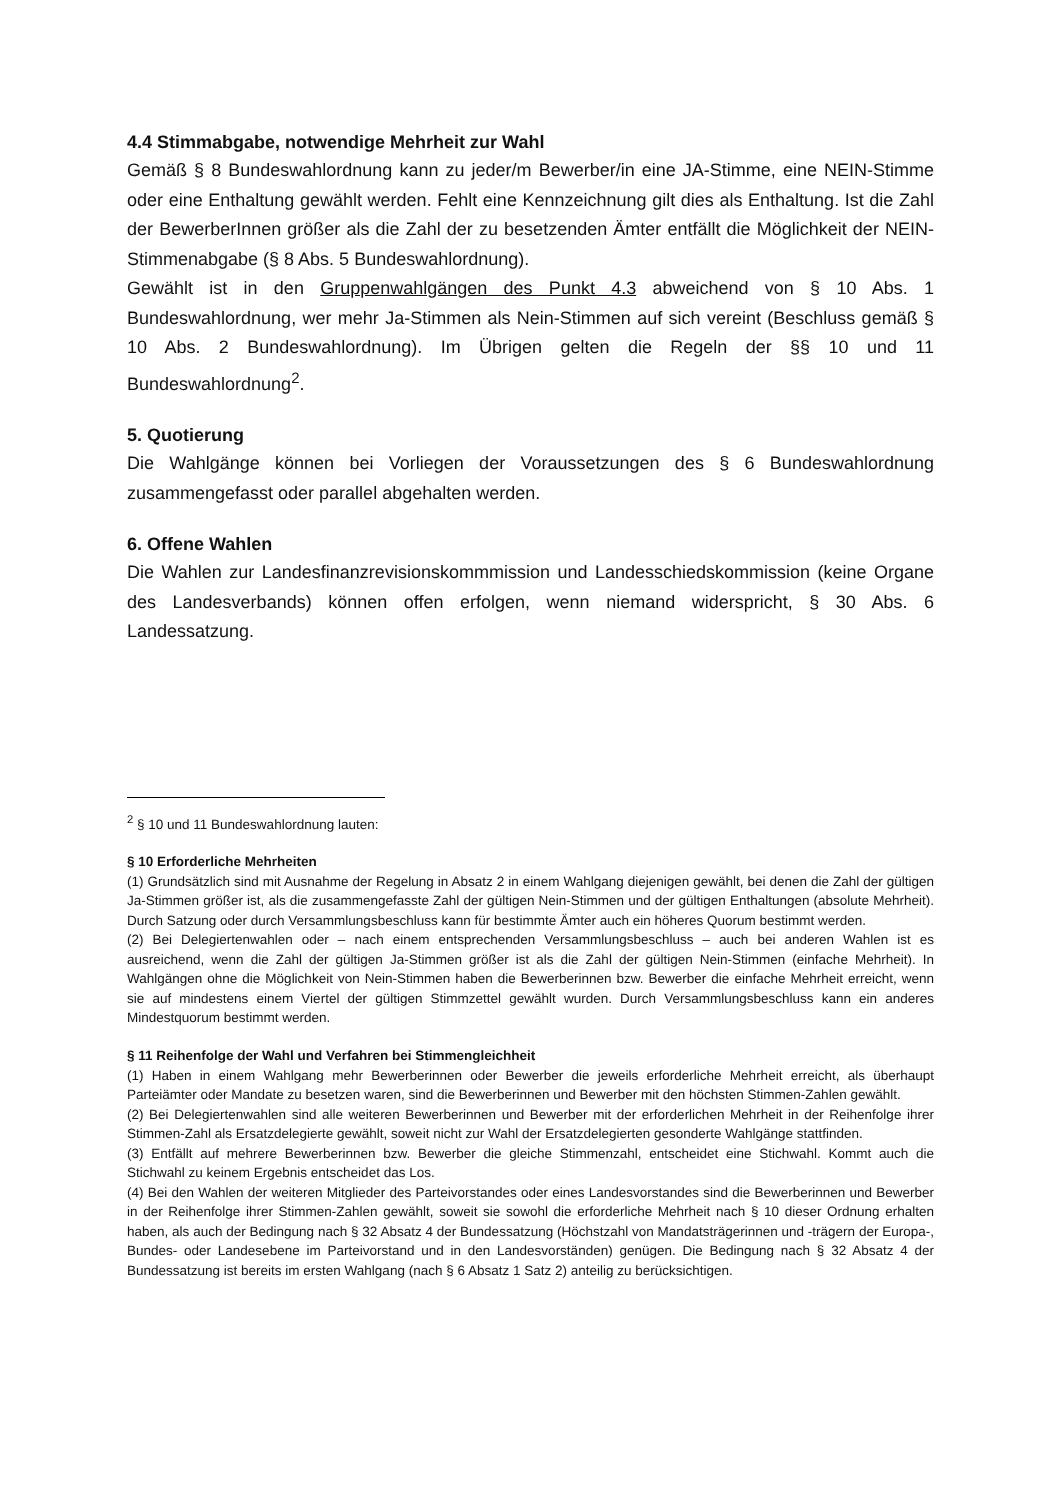4.4 Stimmabgabe, notwendige Mehrheit zur Wahl
Gemäß § 8 Bundeswahlordnung kann zu jeder/m Bewerber/in eine JA-Stimme, eine NEIN-Stimme oder eine Enthaltung gewählt werden. Fehlt eine Kennzeichnung gilt dies als Enthaltung. Ist die Zahl der BewerberInnen größer als die Zahl der zu besetzenden Ämter entfällt die Möglichkeit der NEIN-Stimmenabgabe (§ 8 Abs. 5 Bundeswahlordnung).
Gewählt ist in den Gruppenwahlgängen des Punkt 4.3 abweichend von § 10 Abs. 1 Bundeswahlordnung, wer mehr Ja-Stimmen als Nein-Stimmen auf sich vereint (Beschluss gemäß § 10 Abs. 2 Bundeswahlordnung). Im Übrigen gelten die Regeln der §§ 10 und 11 Bundeswahlordnung<sup>2</sup>.
5. Quotierung
Die Wahlgänge können bei Vorliegen der Voraussetzungen des § 6 Bundeswahlordnung zusammengefasst oder parallel abgehalten werden.
6. Offene Wahlen
Die Wahlen zur Landesfinanzrevisionskommmission und Landesschiedskommission (keine Organe des Landesverbands) können offen erfolgen, wenn niemand widerspricht, § 30 Abs. 6 Landessatzung.
<sup>2</sup> § 10 und 11 Bundeswahlordnung lauten:
§ 10 Erforderliche Mehrheiten
(1) Grundsätzlich sind mit Ausnahme der Regelung in Absatz 2 in einem Wahlgang diejenigen gewählt, bei denen die Zahl der gültigen Ja-Stimmen größer ist, als die zusammengefasste Zahl der gültigen Nein-Stimmen und der gültigen Enthaltungen (absolute Mehrheit). Durch Satzung oder durch Versammlungsbeschluss kann für bestimmte Ämter auch ein höheres Quorum bestimmt werden.
(2) Bei Delegiertenwahlen oder – nach einem entsprechenden Versammlungsbeschluss – auch bei anderen Wahlen ist es ausreichend, wenn die Zahl der gültigen Ja-Stimmen größer ist als die Zahl der gültigen Nein-Stimmen (einfache Mehrheit). In Wahlgängen ohne die Möglichkeit von Nein-Stimmen haben die Bewerberinnen bzw. Bewerber die einfache Mehrheit erreicht, wenn sie auf mindestens einem Viertel der gültigen Stimmzettel gewählt wurden. Durch Versammlungsbeschluss kann ein anderes Mindestquorum bestimmt werden.
§ 11 Reihenfolge der Wahl und Verfahren bei Stimmengleichheit
(1) Haben in einem Wahlgang mehr Bewerberinnen oder Bewerber die jeweils erforderliche Mehrheit erreicht, als überhaupt Parteiämter oder Mandate zu besetzen waren, sind die Bewerberinnen und Bewerber mit den höchsten Stimmen-Zahlen gewählt.
(2) Bei Delegiertenwahlen sind alle weiteren Bewerberinnen und Bewerber mit der erforderlichen Mehrheit in der Reihenfolge ihrer Stimmen-Zahl als Ersatzdelegierte gewählt, soweit nicht zur Wahl der Ersatzdelegierten gesonderte Wahlgänge stattfinden.
(3) Entfällt auf mehrere Bewerberinnen bzw. Bewerber die gleiche Stimmenzahl, entscheidet eine Stichwahl. Kommt auch die Stichwahl zu keinem Ergebnis entscheidet das Los.
(4) Bei den Wahlen der weiteren Mitglieder des Parteivorstandes oder eines Landesvorstandes sind die Bewerberinnen und Bewerber in der Reihenfolge ihrer Stimmen-Zahlen gewählt, soweit sie sowohl die erforderliche Mehrheit nach § 10 dieser Ordnung erhalten haben, als auch der Bedingung nach § 32 Absatz 4 der Bundessatzung (Höchstzahl von Mandatsträgerinnen und -trägern der Europa-, Bundes- oder Landesebene im Parteivorstand und in den Landesvorständen) genügen. Die Bedingung nach § 32 Absatz 4 der Bundessatzung ist bereits im ersten Wahlgang (nach § 6 Absatz 1 Satz 2) anteilig zu berücksichtigen.